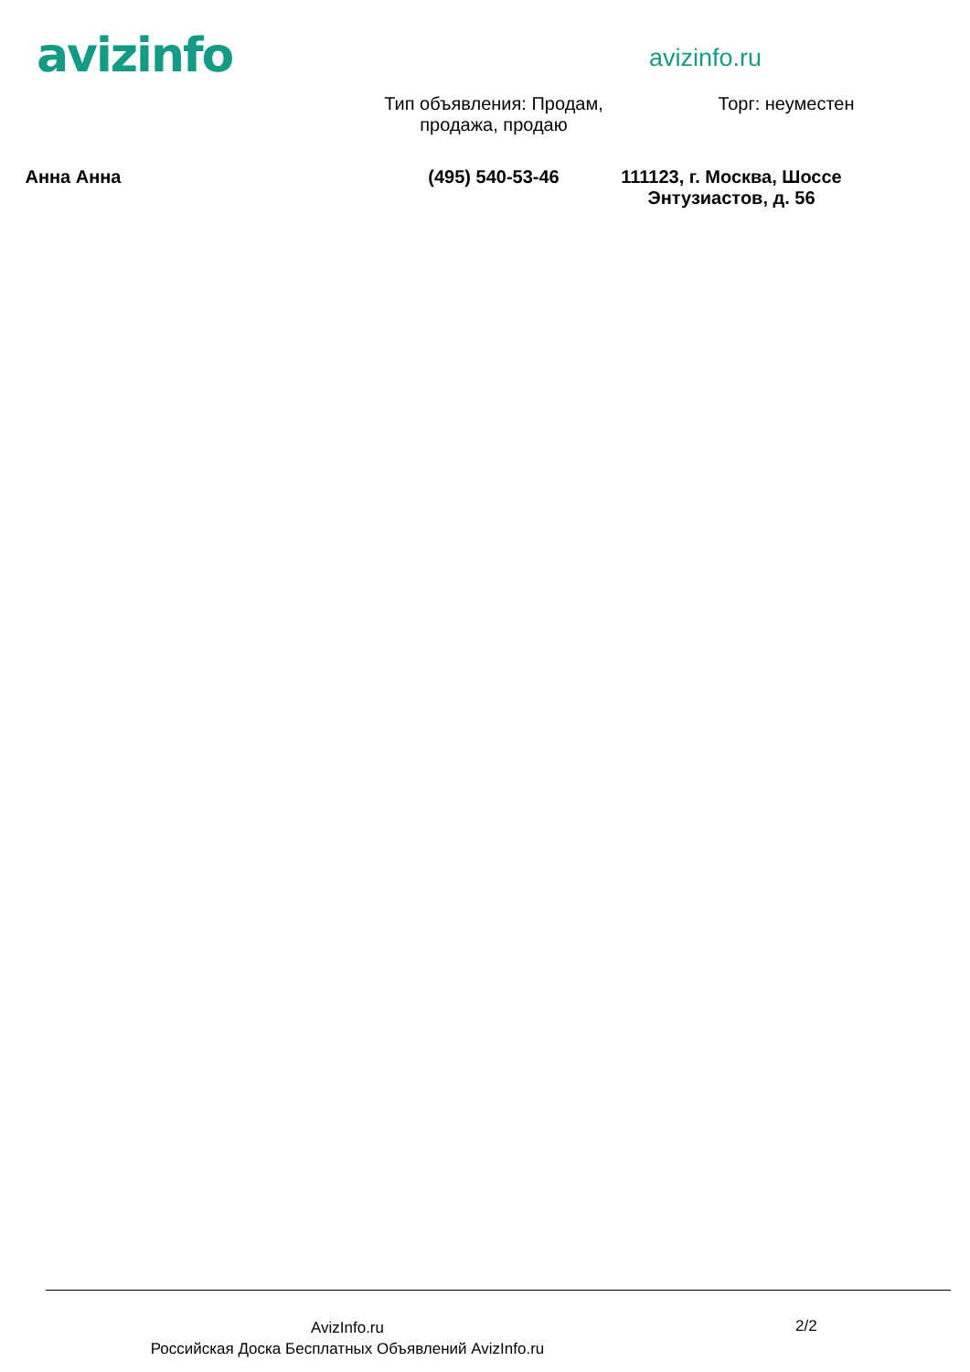avizinfo avizinfo.ru
Тип объявления: Продам, продажа, продаю
Торг: неуместен
Анна Анна (495) 540-53-46 111123, г. Москва, Шоссе Энтузиастов, д. 56
AvizInfo.ru
Российская Доска Бесплатных Объявлений AvizInfo.ru
2/2